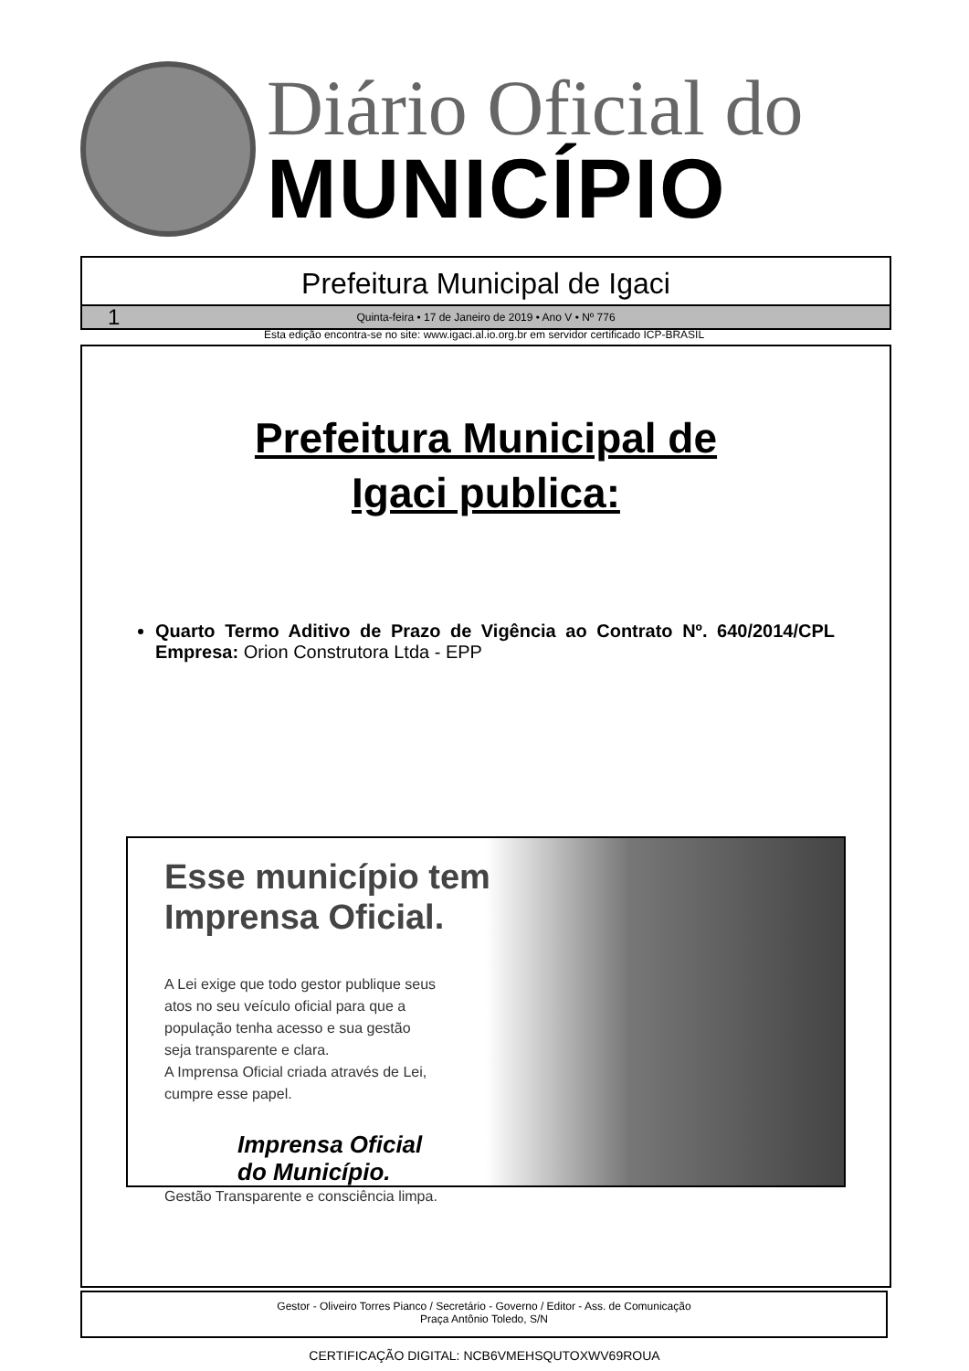Diário Oficial do
MUNICÍPIO
Prefeitura Municipal de Igaci
1 Quinta-feira • 17 de Janeiro de 2019 • Ano V • Nº 776
Esta edição encontra-se no site: www.igaci.al.io.org.br em servidor certificado ICP-BRASIL
Prefeitura Municipal de
Igaci publica:
Quarto Termo Aditivo de Prazo de Vigência ao Contrato Nº. 640/2014/CPL Empresa: Orion Construtora Ltda - EPP
Esse município tem
Imprensa Oficial.
A Lei exige que todo gestor publique seus atos no seu veículo oficial para que a população tenha acesso e sua gestão seja transparente e clara.
A Imprensa Oficial criada através de Lei, cumpre esse papel.
Imprensa Oficial
do Município.
Gestão Transparente e consciência limpa.
Gestor - Oliveiro Torres Pianco / Secretário - Governo / Editor - Ass. de Comunicação
Praça Antônio Toledo, S/N
CERTIFICAÇÃO DIGITAL: NCB6VMEHSQUTOXWV69ROUA